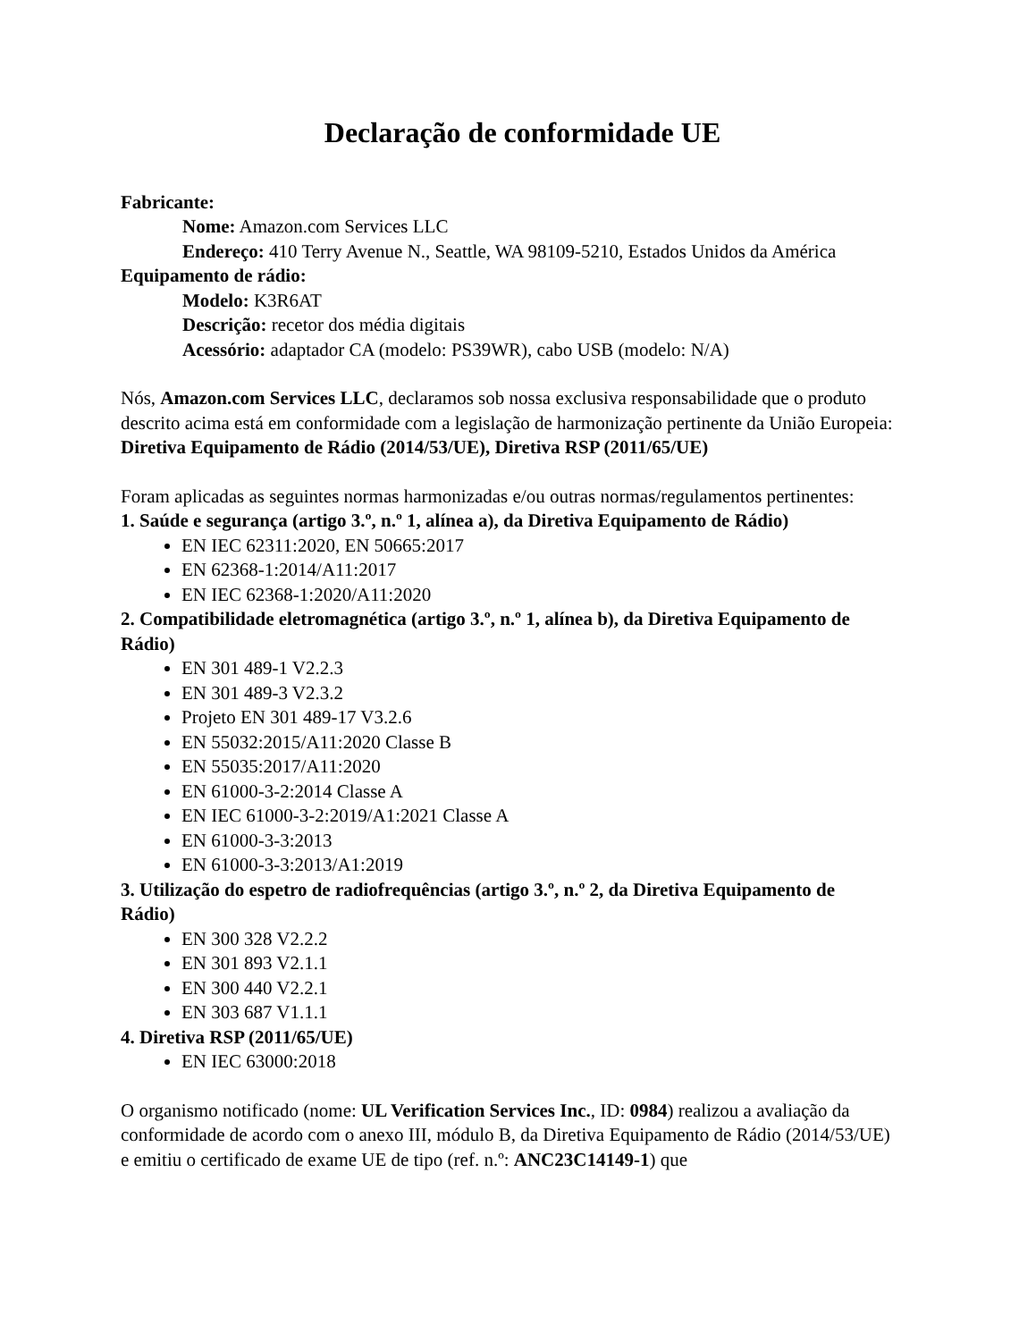Declaração de conformidade UE
Fabricante:
Nome: Amazon.com Services LLC
Endereço: 410 Terry Avenue N., Seattle, WA 98109-5210, Estados Unidos da América
Equipamento de rádio:
Modelo: K3R6AT
Descrição: recetor dos média digitais
Acessório: adaptador CA (modelo: PS39WR), cabo USB (modelo: N/A)
Nós, Amazon.com Services LLC, declaramos sob nossa exclusiva responsabilidade que o produto descrito acima está em conformidade com a legislação de harmonização pertinente da União Europeia:
Diretiva Equipamento de Rádio (2014/53/UE), Diretiva RSP (2011/65/UE)
Foram aplicadas as seguintes normas harmonizadas e/ou outras normas/regulamentos pertinentes:
1. Saúde e segurança (artigo 3.º, n.º 1, alínea a), da Diretiva Equipamento de Rádio)
EN IEC 62311:2020, EN 50665:2017
EN 62368-1:2014/A11:2017
EN IEC 62368-1:2020/A11:2020
2. Compatibilidade eletromagnética (artigo 3.º, n.º 1, alínea b), da Diretiva Equipamento de Rádio)
EN 301 489-1 V2.2.3
EN 301 489-3 V2.3.2
Projeto EN 301 489-17 V3.2.6
EN 55032:2015/A11:2020 Classe B
EN 55035:2017/A11:2020
EN 61000-3-2:2014 Classe A
EN IEC 61000-3-2:2019/A1:2021 Classe A
EN 61000-3-3:2013
EN 61000-3-3:2013/A1:2019
3. Utilização do espetro de radiofrequências (artigo 3.º, n.º 2, da Diretiva Equipamento de Rádio)
EN 300 328 V2.2.2
EN 301 893 V2.1.1
EN 300 440 V2.2.1
EN 303 687 V1.1.1
4. Diretiva RSP (2011/65/UE)
EN IEC 63000:2018
O organismo notificado (nome: UL Verification Services Inc., ID: 0984) realizou a avaliação da conformidade de acordo com o anexo III, módulo B, da Diretiva Equipamento de Rádio (2014/53/UE) e emitiu o certificado de exame UE de tipo (ref. n.º: ANC23C14149-1) que